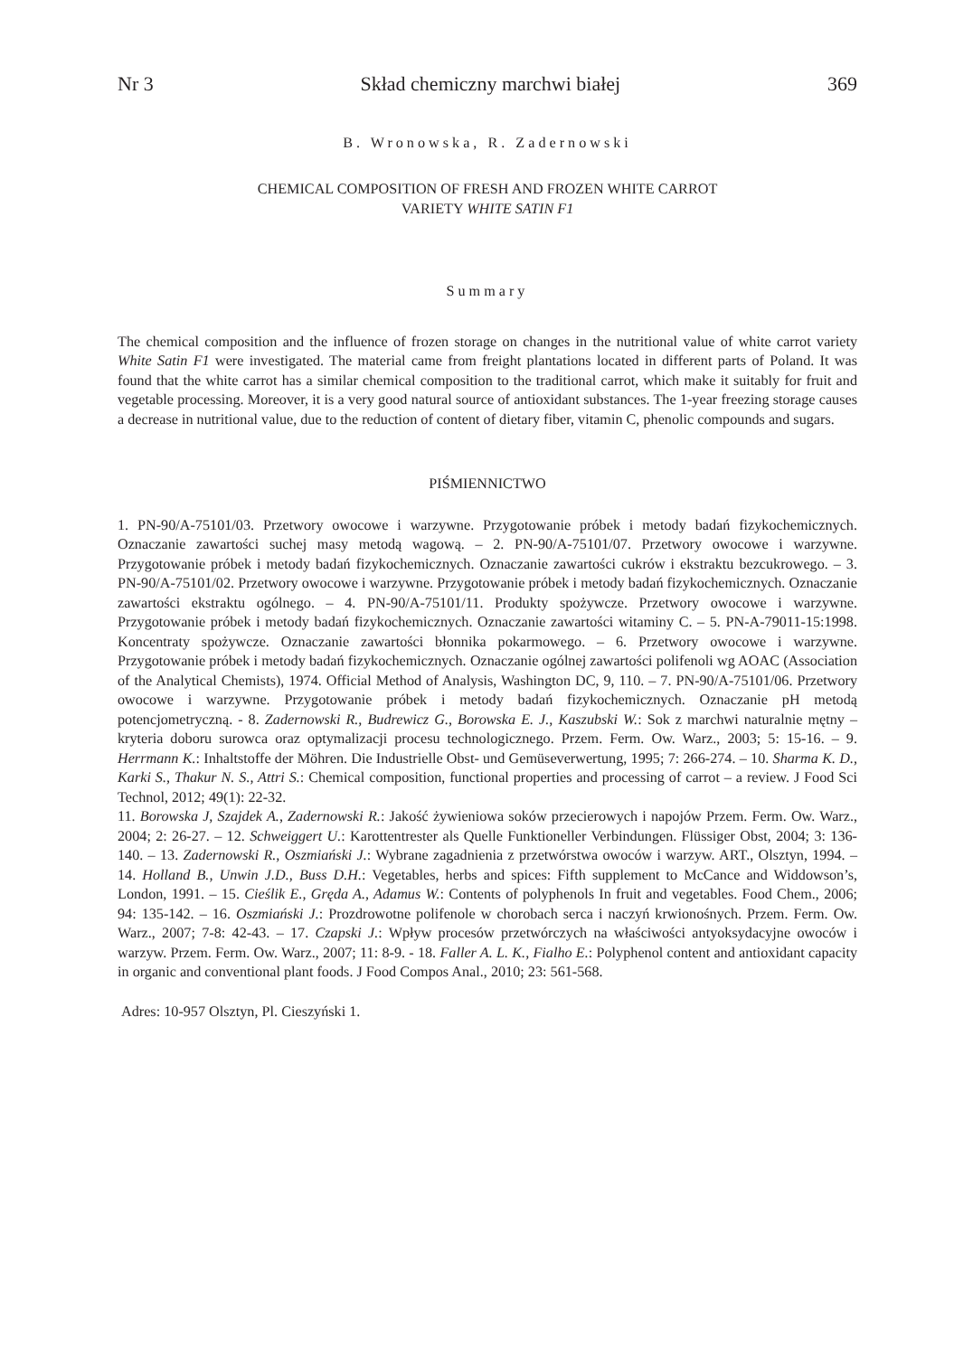Nr 3 Skład chemiczny marchwi białej 369
B. Wronowska, R. Zadernowski
CHEMICAL COMPOSITION OF FRESH AND FROZEN WHITE CARROT
VARIETY WHITE SATIN F1
Summary
The chemical composition and the influence of frozen storage on changes in the nutritional value of white carrot variety White Satin F1 were investigated. The material came from freight plantations located in different parts of Poland. It was found that the white carrot has a similar chemical composition to the traditional carrot, which make it suitably for fruit and vegetable processing. Moreover, it is a very good natural source of antioxidant substances. The 1-year freezing storage causes a decrease in nutritional value, due to the reduction of content of dietary fiber, vitamin C, phenolic compounds and sugars.
PIŚMIENNICTWO
1. PN-90/A-75101/03. Przetwory owocowe i warzywne. Przygotowanie próbek i metody badań fizykochemicznych. Oznaczanie zawartości suchej masy metodą wagową. – 2. PN-90/A-75101/07. Przetwory owocowe i warzywne. Przygotowanie próbek i metody badań fizykochemicznych. Oznaczanie zawartości cukrów i ekstraktu bezcukrowego. – 3. PN-90/A-75101/02. Przetwory owocowe i warzywne. Przygotowanie próbek i metody badań fizykochemicznych. Oznaczanie zawartości ekstraktu ogólnego. – 4. PN-90/A-75101/11. Produkty spożywcze. Przetwory owocowe i warzywne. Przygotowanie próbek i metody badań fizykochemicznych. Oznaczanie zawartości witaminy C. – 5. PN-A-79011-15:1998. Koncentraty spożywcze. Oznaczanie zawartości błonnika pokarmowego. – 6. Przetwory owocowe i warzywne. Przygotowanie próbek i metody badań fizykochemicznych. Oznaczanie ogólnej zawartości polifenoli wg AOAC (Association of the Analytical Chemists), 1974. Official Method of Analysis, Washington DC, 9, 110. – 7. PN-90/A-75101/06. Przetwory owocowe i warzywne. Przygotowanie próbek i metody badań fizykochemicznych. Oznaczanie pH metodą potencjometryczną. - 8. Zadernowski R., Budrewicz G., Borowska E. J., Kaszubski W.: Sok z marchwi naturalnie mętny – kryteria doboru surowca oraz optymalizacji procesu technologicznego. Przem. Ferm. Ow. Warz., 2003; 5: 15-16. – 9. Herrmann K.: Inhaltstoffe der Möhren. Die Industrielle Obst- und Gemüseverwertung, 1995; 7: 266-274. – 10. Sharma K. D., Karki S., Thakur N. S., Attri S.: Chemical composition, functional properties and processing of carrot – a review. J Food Sci Technol, 2012; 49(1): 22-32.
11. Borowska J, Szajdek A., Zadernowski R.: Jakość żywieniowa soków przecierowych i napojów Przem. Ferm. Ow. Warz., 2004; 2: 26-27. – 12. Schweiggert U.: Karottentrester als Quelle Funktioneller Verbindungen. Flüssiger Obst, 2004; 3: 136-140. – 13. Zadernowski R., Oszmiański J.: Wybrane zagadnienia z przetwórstwa owoców i warzyw. ART., Olsztyn, 1994. – 14. Holland B., Unwin J.D., Buss D.H.: Vegetables, herbs and spices: Fifth supplement to McCance and Widdowson’s, London, 1991. – 15. Cieślik E., Gręda A., Adamus W.: Contents of polyphenols In fruit and vegetables. Food Chem., 2006; 94: 135-142. – 16. Oszmiański J.: Prozdrowotne polifenole w chorobach serca i naczyń krwionośnych. Przem. Ferm. Ow. Warz., 2007; 7-8: 42-43. – 17. Czapski J.: Wpływ procesów przetwórczych na właściwości antyoksydacyjne owoców i warzyw. Przem. Ferm. Ow. Warz., 2007; 11: 8-9. - 18. Faller A. L. K., Fialho E.: Polyphenol content and antioxidant capacity in organic and conventional plant foods. J Food Compos Anal., 2010; 23: 561-568.
Adres: 10-957 Olsztyn, Pl. Cieszyński 1.